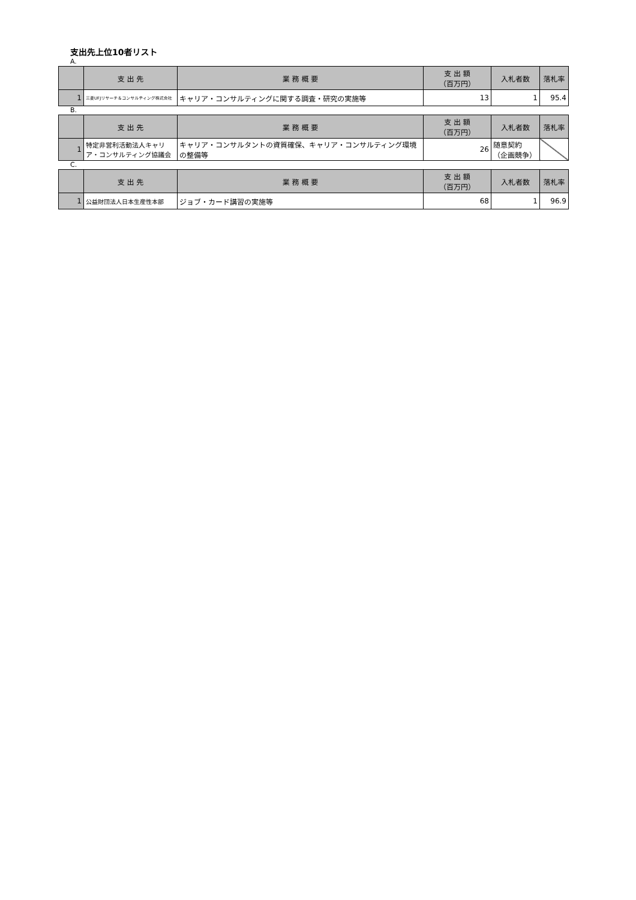支出先上位10者リスト
A.
| | 支 出 先 | 業 務 概 要 | 支 出 額 （百万円） | 入札者数 | 落札率 |
| --- | --- | --- | --- | --- | --- |
| 1 | 三菱UFJリサーチ＆コンサルティング株式会社 | キャリア・コンサルティングに関する調査・研究の実施等 | 13 | 1 | 95.4 |
B.
| | 支 出 先 | 業 務 概 要 | 支 出 額 （百万円） | 入札者数 | 落札率 |
| --- | --- | --- | --- | --- | --- |
| 1 | 特定非営利活動法人キャリア・コンサルティング協議会 | キャリア・コンサルタントの資質確保、キャリア・コンサルティング環境の整備等 | 26 | 随意契約 （企画競争） | |
C.
| | 支 出 先 | 業 務 概 要 | 支 出 額 （百万円） | 入札者数 | 落札率 |
| --- | --- | --- | --- | --- | --- |
| 1 | 公益財団法人日本生産性本部 | ジョブ・カード講習の実施等 | 68 | 1 | 96.9 |